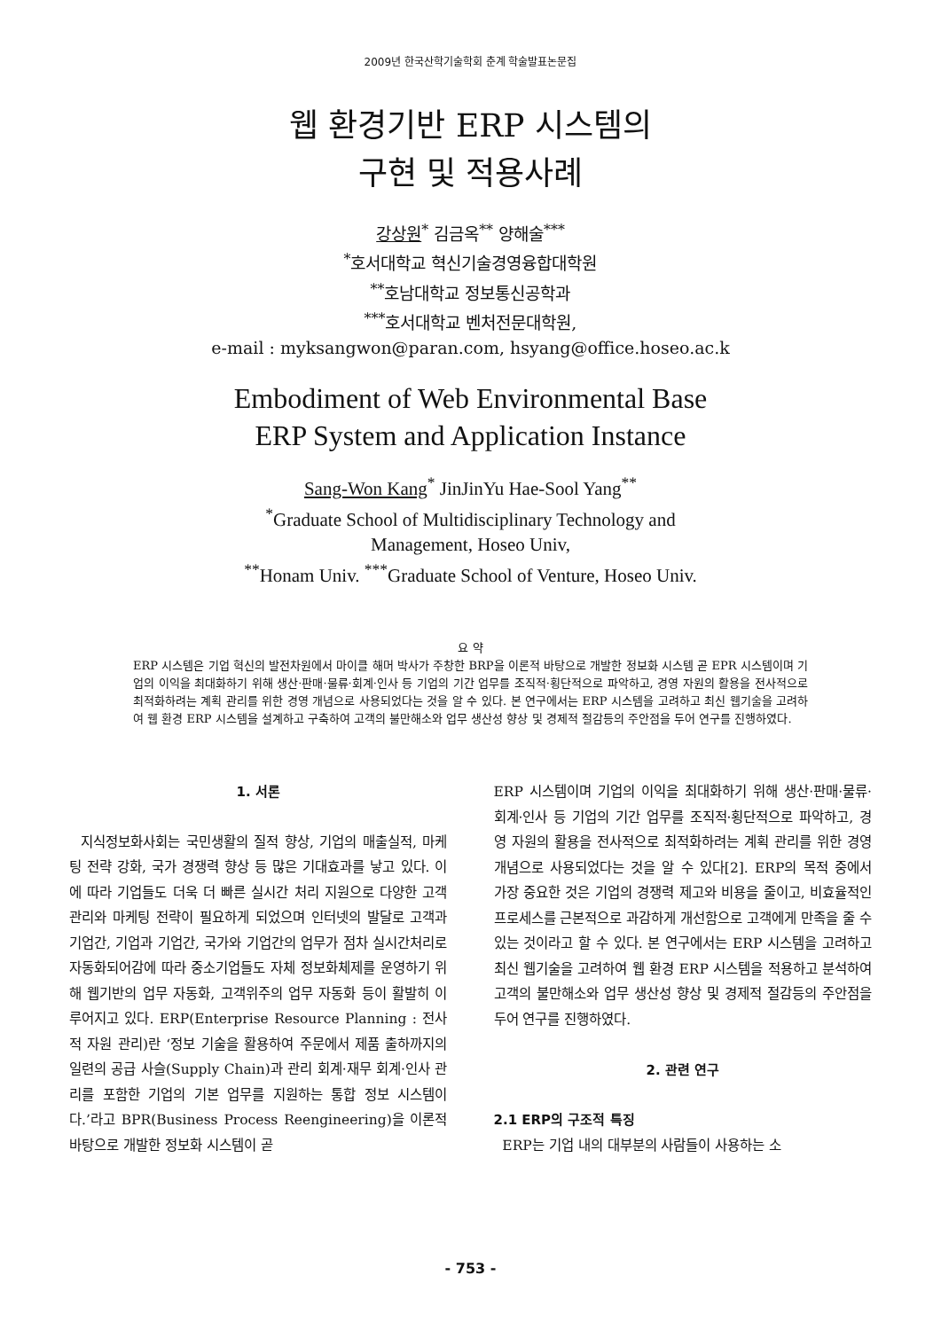2009년 한국산학기술학회 춘계 학술발표논문집
웹 환경기반 ERP 시스템의
구현 및 적용사례
강상원<sup>*</sup> 김금옥<sup>**</sup> 양해술<sup>***</sup>
<sup>*</sup> 호서대학교 혁신기술경영융합대학원
<sup>**</sup> 호남대학교 정보통신공학과
<sup>***</sup> 호서대학교 벤처전문대학원,
e-mail : myksangwon@paran.com, hsyang@office.hoseo.ac.k
Embodiment of Web Environmental Base
ERP System and Application Instance
Sang-Won Kang<sup>*</sup> JinJinYu Hae-Sool Yang<sup>**</sup>
<sup>*</sup> Graduate School of Multidisciplinary Technology and
Management, Hoseo Univ,
<sup>**</sup> Honam Univ. <sup>***</sup>Graduate School of Venture, Hoseo Univ.
요 약
ERP 시스템은 기업 혁신의 발전차원에서 마이클 해머 박사가 주창한 BRP을 이론적 바탕으로 개발한 정보화 시스템 곧 EPR 시스템이며 기업의 이익을 최대화하기 위해 생산·판매·물류·회계·인사 등 기업의 기간 업무를 조직적·횡단적으로 파악하고, 경영 자원의 활용을 전사적으로 최적화하려는 계획 관리를 위한 경영 개념으로 사용되었다는 것을 알 수 있다. 본 연구에서는 ERP 시스템을 고려하고 최신 웹기술을 고려하여 웹 환경 ERP 시스템을 설계하고 구축하여 고객의 불만해소와 업무 생산성 향상 및 경제적 절감등의 주안점을 두어 연구를 진행하였다.
1. 서론
지식정보화사회는 국민생활의 질적 향상, 기업의 매출실적, 마케팅 전략 강화, 국가 경쟁력 향상 등 많은 기대효과를 낳고 있다. 이에 따라 기업들도 더욱 더 빠른 실시간 처리 지원으로 다양한 고객관리와 마케팅 전략이 필요하게 되었으며 인터넷의 발달로 고객과 기업간, 기업과 기업간, 국가와 기업간의 업무가 점차 실시간처리로 자동화되어감에 따라 중소기업들도 자체 정보화체제를 운영하기 위해 웹기반의 업무 자동화, 고객위주의 업무 자동화 등이 활발히 이루어지고 있다. ERP(Enterprise Resource Planning : 전사적 자원 관리)란 ‘정보 기술을 활용하여 주문에서 제품 출하까지의 일련의 공급 사슬(Supply Chain)과 관리 회계·재무 회계·인사 관리를 포함한 기업의 기본 업무를 지원하는 통합 정보 시스템이다.’라고 BPR(Business Process Reengineering)을 이론적 바탕으로 개발한 정보화 시스템이 곧
ERP 시스템이며 기업의 이익을 최대화하기 위해 생산·판매·물류·회계·인사 등 기업의 기간 업무를 조직적·횡단적으로 파악하고, 경영 자원의 활용을 전사적으로 최적화하려는 계획 관리를 위한 경영 개념으로 사용되었다는 것을 알 수 있다[2]. ERP의 목적 중에서 가장 중요한 것은 기업의 경쟁력 제고와 비용을 줄이고, 비효율적인 프로세스를 근본적으로 과감하게 개선함으로 고객에게 만족을 줄 수 있는 것이라고 할 수 있다. 본 연구에서는 ERP 시스템을 고려하고 최신 웹기술을 고려하여 웹 환경 ERP 시스템을 적용하고 분석하여 고객의 불만해소와 업무 생산성 향상 및 경제적 절감등의 주안점을 두어 연구를 진행하였다.
2. 관련 연구
2.1 ERP의 구조적 특징
ERP는 기업 내의 대부분의 사람들이 사용하는 소
- 753 -